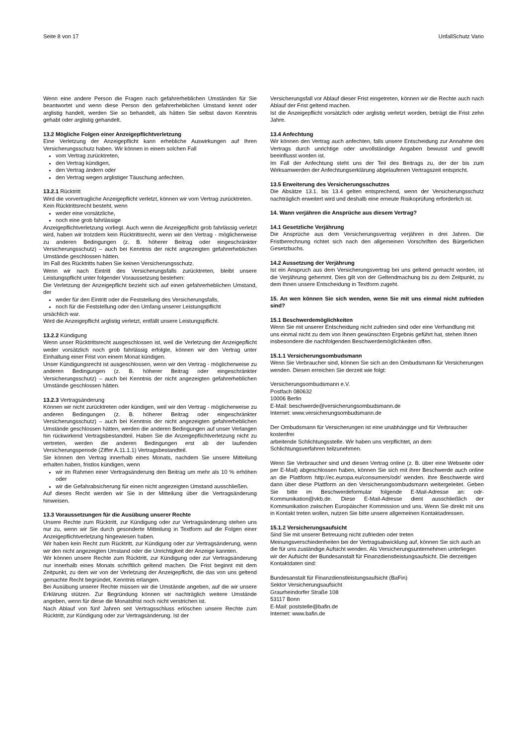Seite 8 von 17 UnfallSchutz Vario
Wenn eine andere Person die Fragen nach gefahrerheblichen Umständen für Sie beantwortet und wenn diese Person den gefahrerheblichen Umstand kennt oder arglistig handelt, werden Sie so behandelt, als hätten Sie selbst davon Kenntnis gehabt oder arglistig gehandelt.
13.2 Mögliche Folgen einer Anzeigepflichtverletzung
Eine Verletzung der Anzeigepflicht kann erhebliche Auswirkungen auf Ihren Versicherungsschutz haben. Wir können in einem solchen Fall
vom Vertrag zurücktreten,
den Vertrag kündigen,
den Vertrag ändern oder
den Vertrag wegen arglistiger Täuschung anfechten.
13.2.1 Rücktritt
Wird die vorvertragliche Anzeigepflicht verletzt, können wir vom Vertrag zurücktreten.
Kein Rücktrittsrecht besteht, wenn
weder eine vorsätzliche,
noch eine grob fahrlässige
Anzeigepflichtverletzung vorliegt. Auch wenn die Anzeigepflicht grob fahrlässig verletzt wird, haben wir trotzdem kein Rücktrittsrecht, wenn wir den Vertrag - möglicherweise zu anderen Bedingungen (z. B. höherer Beitrag oder eingeschränkter Versicherungsschutz) – auch bei Kenntnis der nicht angezeigten gefahrerheblichen Umstände geschlossen hätten.
Im Fall des Rücktritts haben Sie keinen Versicherungsschutz.
Wenn wir nach Eintritt des Versicherungsfalls zurücktreten, bleibt unsere Leistungspflicht unter folgender Voraussetzung bestehen:
Die Verletzung der Anzeigepflicht bezieht sich auf einen gefahrerheblichen Umstand, der
weder für den Eintritt oder die Feststellung des Versicherungsfalls,
noch für die Feststellung oder den Umfang unserer Leistungspflicht
ursächlich war.
Wird die Anzeigepflicht arglistig verletzt, entfällt unsere Leistungspflicht.
13.2.2 Kündigung
Wenn unser Rücktrittsrecht ausgeschlossen ist, weil die Verletzung der Anzeigepflicht weder vorsätzlich noch grob fahrlässig erfolgte, können wir den Vertrag unter Einhaltung einer Frist von einem Monat kündigen.
Unser Kündigungsrecht ist ausgeschlossen, wenn wir den Vertrag - möglicherweise zu anderen Bedingungen (z. B. höherer Beitrag oder eingeschränkter Versicherungsschutz) – auch bei Kenntnis der nicht angezeigten gefahrerheblichen Umstände geschlossen hätten.
13.2.3 Vertragsänderung
Können wir nicht zurücktreten oder kündigen, weil wir den Vertrag - möglicherweise zu anderen Bedingungen (z. B. höherer Beitrag oder eingeschränkter Versicherungsschutz) – auch bei Kenntnis der nicht angezeigten gefahrerheblichen Umstände geschlossen hätten, werden die anderen Bedingungen auf unser Verlangen hin rückwirkend Vertragsbestandteil. Haben Sie die Anzeigepflichtverletzung nicht zu vertreten, werden die anderen Bedingungen erst ab der laufenden Versicherungsperiode (Ziffer A.11.1.1) Vertragsbestandteil.
Sie können den Vertrag innerhalb eines Monats, nachdem Sie unsere Mitteilung erhalten haben, fristlos kündigen, wenn
wir im Rahmen einer Vertragsänderung den Beitrag um mehr als 10 % erhöhen oder
wir die Gefahrabsicherung für einen nicht angezeigten Umstand ausschließen.
Auf dieses Recht werden wir Sie in der Mitteilung über die Vertragsänderung hinweisen.
13.3 Voraussetzungen für die Ausübung unserer Rechte
Unsere Rechte zum Rücktritt, zur Kündigung oder zur Vertragsänderung stehen uns nur zu, wenn wir Sie durch gesonderte Mitteilung in Textform auf die Folgen einer Anzeigepflichtverletzung hingewiesen haben.
Wir haben kein Recht zum Rücktritt, zur Kündigung oder zur Vertragsänderung, wenn wir den nicht angezeigten Umstand oder die Unrichtigkeit der Anzeige kannten.
Wir können unsere Rechte zum Rücktritt, zur Kündigung oder zur Vertragsänderung nur innerhalb eines Monats schriftlich geltend machen. Die Frist beginnt mit dem Zeitpunkt, zu dem wir von der Verletzung der Anzeigepflicht, die das von uns geltend gemachte Recht begründet, Kenntnis erlangen.
Bei Ausübung unserer Rechte müssen wir die Umstände angeben, auf die wir unsere Erklärung stützen. Zur Begründung können wir nachträglich weitere Umstände angeben, wenn für diese die Monatsfrist noch nicht verstrichen ist.
Nach Ablauf von fünf Jahren seit Vertragsschluss erlöschen unsere Rechte zum Rücktritt, zur Kündigung oder zur Vertragsänderung. Ist der
Versicherungsfall vor Ablauf dieser Frist eingetreten, können wir die Rechte auch nach Ablauf der Frist geltend machen.
Ist die Anzeigepflicht vorsätzlich oder arglistig verletzt worden, beträgt die Frist zehn Jahre.
13.4 Anfechtung
Wir können den Vertrag auch anfechten, falls unsere Entscheidung zur Annahme des Vertrags durch unrichtige oder unvollständige Angaben bewusst und gewollt beeinflusst worden ist.
Im Fall der Anfechtung steht uns der Teil des Beitrags zu, der der bis zum Wirksamwerden der Anfechtungserklärung abgelaufenen Vertragszeit entspricht.
13.5 Erweiterung des Versicherungsschutzes
Die Absätze 13.1. bis 13.4 gelten entsprechend, wenn der Versicherungsschutz nachträglich erweitert wird und deshalb eine erneute Risikoprüfung erforderlich ist.
14. Wann verjähren die Ansprüche aus diesem Vertrag?
14.1 Gesetzliche Verjährung
Die Ansprüche aus dem Versicherungsvertrag verjähren in drei Jahren. Die Fristberechnung richtet sich nach den allgemeinen Vorschriften des Bürgerlichen Gesetzbuchs.
14.2 Aussetzung der Verjährung
Ist ein Anspruch aus dem Versicherungsvertrag bei uns geltend gemacht worden, ist die Verjährung gehemmt. Dies gilt von der Geltendmachung bis zu dem Zeitpunkt, zu dem Ihnen unsere Entscheidung in Textform zugeht.
15. An wen können Sie sich wenden, wenn Sie mit uns einmal nicht zufrieden sind?
15.1 Beschwerdemöglichkeiten
Wenn Sie mit unserer Entscheidung nicht zufrieden sind oder eine Verhandlung mit uns einmal nicht zu dem von Ihnen gewünschten Ergebnis geführt hat, stehen Ihnen insbesondere die nachfolgenden Beschwerdemöglichkeiten offen.
15.1.1 Versicherungsombudsmann
Wenn Sie Verbraucher sind, können Sie sich an den Ombudsmann für Versicherungen wenden. Diesen erreichen Sie derzeit wie folgt:
Versicherungsombudsmann e.V.
Postfach 080632
10006 Berlin
E-Mail: beschwerde@versicherungsombudsmann.de
Internet: www.versicherungsombudsmann.de
Der Ombudsmann für Versicherungen ist eine unabhängige und für Verbraucher kostenfrei
arbeitende Schlichtungsstelle. Wir haben uns verpflichtet, an dem Schlichtungsverfahren teilzunehmen.
Wenn Sie Verbraucher sind und diesen Vertrag online (z. B. über eine Webseite oder per E-Mail) abgeschlossen haben, können Sie sich mit ihrer Beschwerde auch online an die Plattform http://ec.europa.eu/consumers/odr/ wenden. Ihre Beschwerde wird dann über diese Plattform an den Versicherungsombudsmann weitergeleitet. Geben Sie bitte im Beschwerdeformular folgende E-Mail-Adresse an: odr-Kommunikation@vkb.de. Diese E-Mail-Adresse dient ausschließlich der Kommunikation zwischen Europäischer Kommission und uns. Wenn Sie direkt mit uns in Kontakt treten wollen, nutzen Sie bitte unsere allgemeinen Kontaktadressen.
15.1.2 Versicherungsaufsicht
Sind Sie mit unserer Betreuung nicht zufrieden oder treten Meinungsverschiedenheiten bei der Vertragsabwicklung auf, können Sie sich auch an die für uns zuständige Aufsicht wenden. Als Versicherungsunternehmen unterliegen wir der Aufsicht der Bundesanstalt für Finanzdienstleistungsaufsicht. Die derzeitigen Kontaktdaten sind:
Bundesanstalt für Finanzdienstleistungsaufsicht (BaFin)
Sektor Versicherungsaufsicht
Graurheindorfer Straße 108
53117 Bonn
E-Mail: poststelle@bafin.de
Internet: www.bafin.de